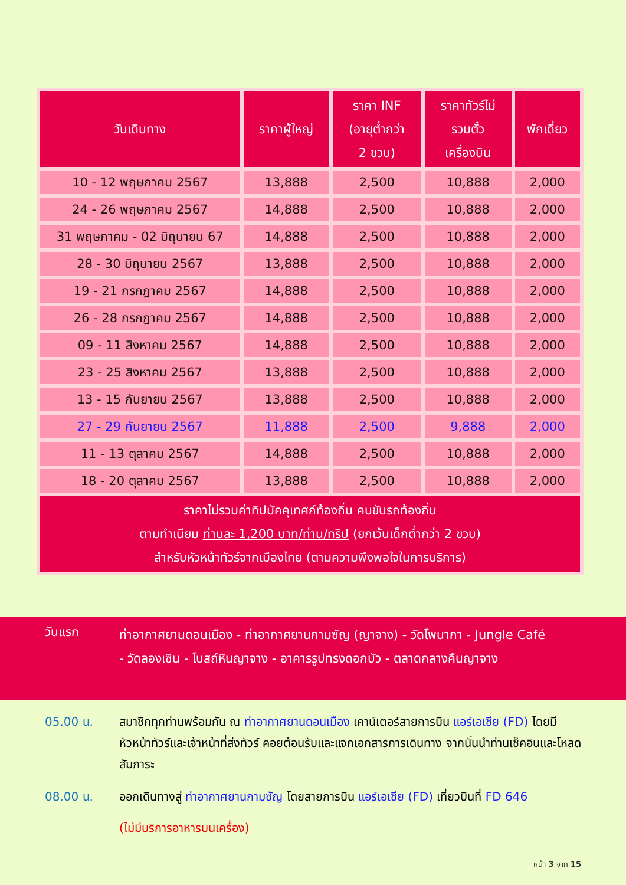| วันเดินทาง | ราคาผู้ใหญ่ | ราคา INF (อายุต่ำกว่า 2 ขวบ) | ราคาทัวร์ไม่ รวมตั๋ว เครื่องบิน | พักเดี่ยว |
| --- | --- | --- | --- | --- |
| 10 - 12 พฤษภาคม 2567 | 13,888 | 2,500 | 10,888 | 2,000 |
| 24 - 26 พฤษภาคม 2567 | 14,888 | 2,500 | 10,888 | 2,000 |
| 31 พฤษภาคม - 02 มิถุนายน 67 | 14,888 | 2,500 | 10,888 | 2,000 |
| 28 - 30 มิถุนายน 2567 | 13,888 | 2,500 | 10,888 | 2,000 |
| 19 - 21 กรกฎาคม 2567 | 14,888 | 2,500 | 10,888 | 2,000 |
| 26 - 28 กรกฎาคม 2567 | 14,888 | 2,500 | 10,888 | 2,000 |
| 09 - 11 สิงหาคม 2567 | 14,888 | 2,500 | 10,888 | 2,000 |
| 23 - 25 สิงหาคม 2567 | 13,888 | 2,500 | 10,888 | 2,000 |
| 13 - 15 กันยายน 2567 | 13,888 | 2,500 | 10,888 | 2,000 |
| 27 - 29 กันยายน 2567 | 11,888 | 2,500 | 9,888 | 2,000 |
| 11 - 13 ตุลาคม 2567 | 14,888 | 2,500 | 10,888 | 2,000 |
| 18 - 20 ตุลาคม 2567 | 13,888 | 2,500 | 10,888 | 2,000 |
| ราคาไม่รวมค่าทิปมัคคุเทศก์ท้องถิ่น คนขับรถท้องถิ่น ตามทำเนียม ท่านละ 1,200 บาท/ท่าน/ทริป (ยกเว้นเด็กต่ำกว่า 2 ขวบ) สำหรับหัวหน้าทัวร์จากเมืองไทย (ตามความพึงพอใจในการบริการ) | | | | |
วันแรก
ท่าอากาศยานดอนเมือง - ท่าอากาศยานกามซัญ (ญาจาง) - วัดโพนากา - Jungle Café
- วัดลองเซิน - โบสถ์หินญาจาง - อาคารรูปทรงดอกบัว - ตลาดกลางคืนญาจาง
05.00 น. สมาชิกทุกท่านพร้อมกัน ณ ท่าอากาศยานดอนเมือง เคาน์เตอร์สายการบิน แอร์เอเชีย (FD) โดยมีหัวหน้าทัวร์และเจ้าหน้าที่ส่งทัวร์ คอยต้อนรับและแจกเอกสารการเดินทาง จากนั้นนำท่านเช็คอินและโหลดสัมภาระ
08.00 น. ออกเดินทางสู่ ท่าอากาศยานกามซัญ โดยสายการบิน แอร์เอเชีย (FD) เที่ยวบินที่ FD 646
(ไม่มีบริการอาหารบนเครื่อง)
หน้า 3 จาก 15